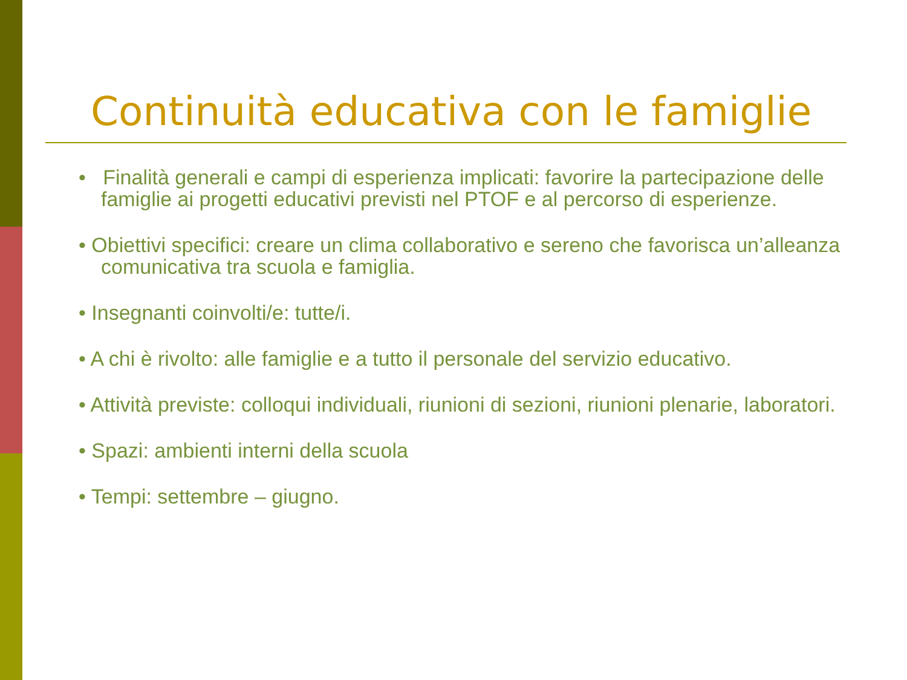Continuità educativa con le famiglie
• Finalità generali e campi di esperienza implicati: favorire la partecipazione delle famiglie ai progetti educativi previsti nel PTOF e al percorso di esperienze.
• Obiettivi specifici: creare un clima collaborativo e sereno che favorisca un’alleanza comunicativa tra scuola e famiglia.
• Insegnanti coinvolti/e: tutte/i.
• A chi è rivolto: alle famiglie e a tutto il personale del servizio educativo.
• Attività previste: colloqui individuali, riunioni di sezioni, riunioni plenarie, laboratori.
• Spazi: ambienti interni della scuola
• Tempi: settembre – giugno.